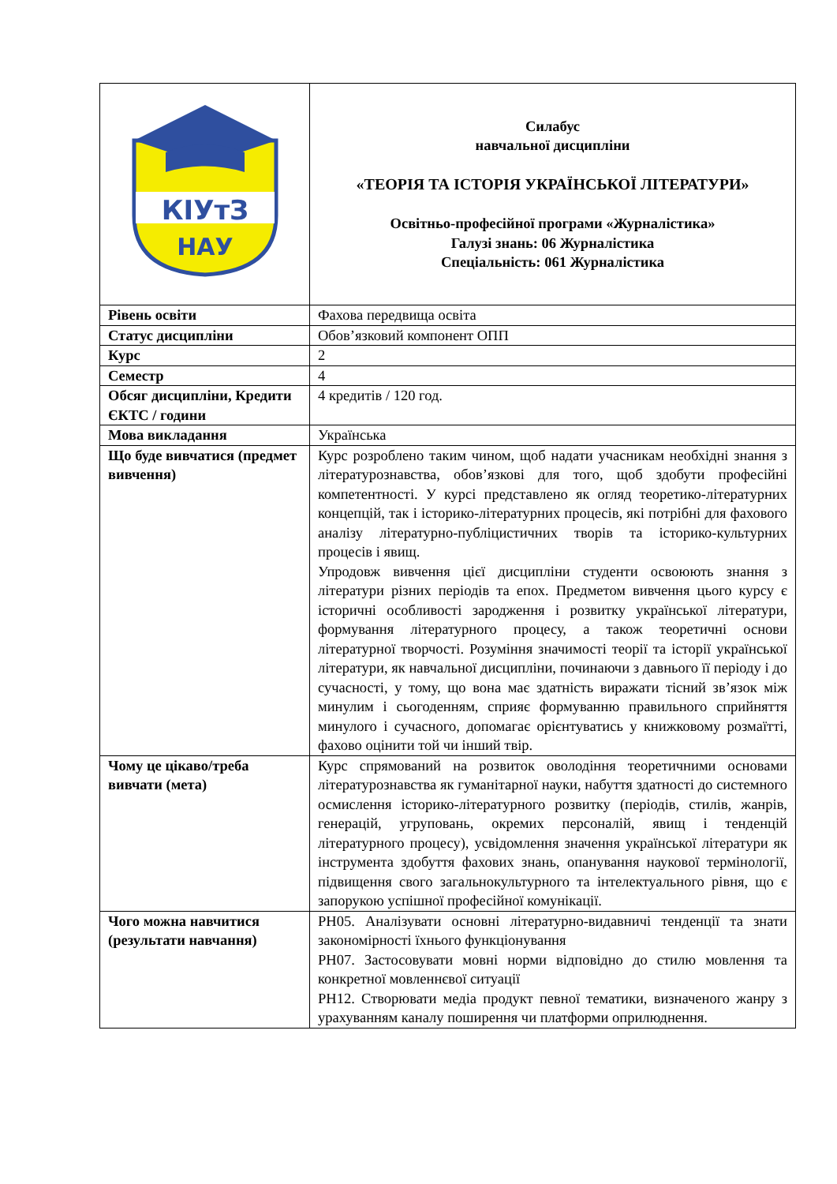| КІУтЗ НАУ | Силабус навчальної дисципліни «ТЕОРІЯ ТА ІСТОРІЯ УКРАЇНСЬКОЇ ЛІТЕРАТУРИ» Освітньо-професійної програми «Журналістика» Галузі знань: 06 Журналістика Спеціальність: 061 Журналістика |
| Рівень освіти | Фахова передвища освіта |
| Статус дисципліни | Обов’язковий компонент ОПП |
| Курс | 2 |
| Семестр | 4 |
| Обсяг дисципліни, Кредити ЄКТС / години | 4 кредитів / 120 год. |
| Мова викладання | Українська |
| Що буде вивчатися (предмет вивчення) | Курс розроблено таким чином, щоб надати учасникам необхідні знання з літературознавства, обов’язкові для того, щоб здобути професійні компетентності. У курсі представлено як огляд теоретико-літературних концепцій, так і історико-літературних процесів, які потрібні для фахового аналізу літературно-публіцистичних творів та історико-культурних процесів і явищ. Упродовж вивчення цієї дисципліни студенти освоюють знання з літератури різних періодів та епох. Предметом вивчення цього курсу є історичні особливості зародження і розвитку української літератури, формування літературного процесу, а також теоретичні основи літературної творчості. Розуміння значимості теорії та історії української літератури, як навчальної дисципліни, починаючи з давнього її періоду і до сучасності, у тому, що вона має здатність виражати тісний зв’язок між минулим і сьогоденням, сприяє формуванню правильного сприйняття минулого і сучасного, допомагає орієнтуватись у книжковому розмаїтті, фахово оцінити той чи інший твір. |
| Чому це цікаво/треба вивчати (мета) | Курс спрямований на розвиток оволодіння теоретичними основами літературознавства як гуманітарної науки, набуття здатності до системного осмислення історико-літературного розвитку (періодів, стилів, жанрів, генерацій, угруповань, окремих персоналій, явищ і тенденцій літературного процесу), усвідомлення значення української літератури як інструмента здобуття фахових знань, опанування наукової термінології, підвищення свого загальнокультурного та інтелектуального рівня, що є запорукою успішної професійної комунікації. |
| Чого можна навчитися (результати навчання) | РН05. Аналізувати основні літературно-видавничі тенденції та знати закономірності їхнього функціонування РН07. Застосовувати мовні норми відповідно до стилю мовлення та конкретної мовленнєвої ситуації РН12. Створювати медіа продукт певної тематики, визначеного жанру з урахуванням каналу поширення чи платформи оприлюднення. |